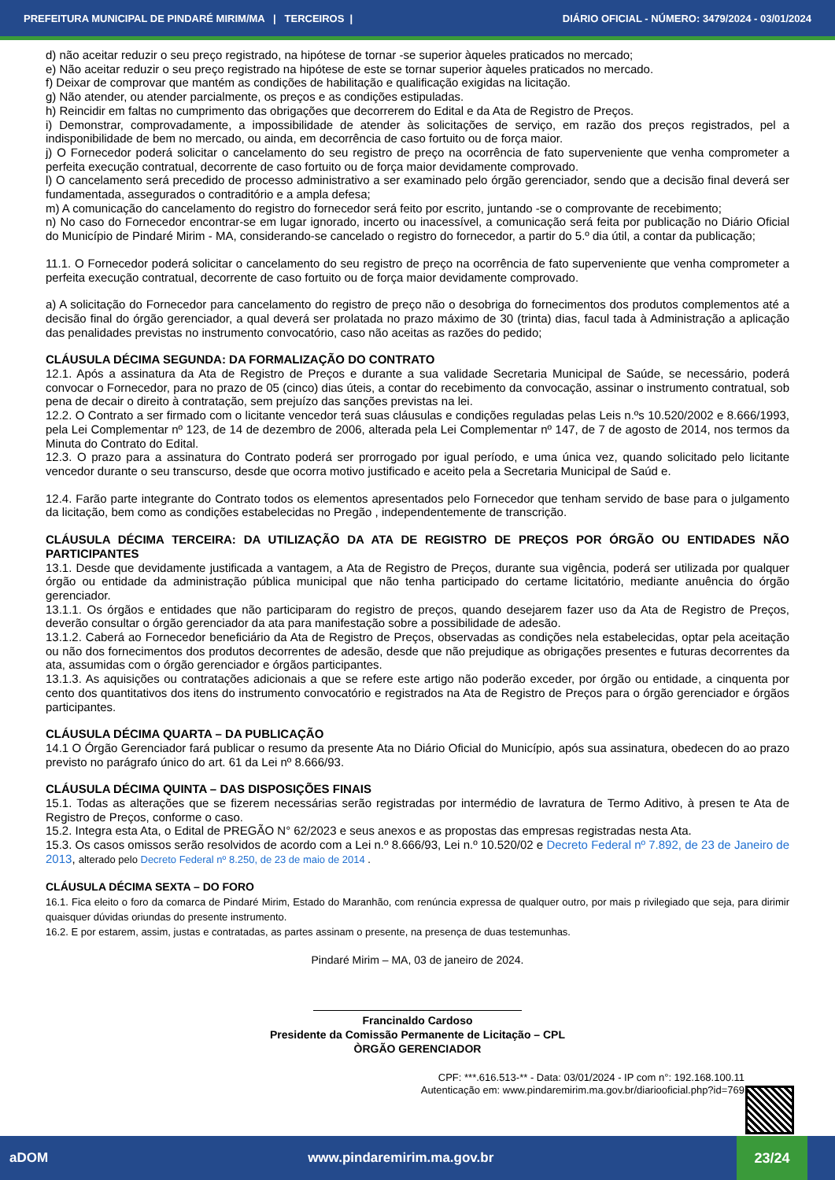PREFEITURA MUNICIPAL DE PINDARÉ MIRIM/MA | TERCEIROS | DIÁRIO OFICIAL - NÚMERO: 3479/2024 - 03/01/2024
d) não aceitar reduzir o seu preço registrado, na hipótese de tornar -se superior àqueles praticados no mercado;
e) Não aceitar reduzir o seu preço registrado na hipótese de este se tornar superior àqueles praticados no mercado.
f) Deixar de comprovar que mantém as condições de habilitação e qualificação exigidas na licitação.
g) Não atender, ou atender parcialmente, os preços e as condições estipuladas.
h) Reincidir em faltas no cumprimento das obrigações que decorrerem do Edital e da Ata de Registro de Preços.
i) Demonstrar, comprovadamente, a impossibilidade de atender às solicitações de serviço, em razão dos preços registrados, pel a indisponibilidade de bem no mercado, ou ainda, em decorrência de caso fortuito ou de força maior.
j) O Fornecedor poderá solicitar o cancelamento do seu registro de preço na ocorrência de fato superveniente que venha comprometer a perfeita execução contratual, decorrente de caso fortuito ou de força maior devidamente comprovado.
l) O cancelamento será precedido de processo administrativo a ser examinado pelo órgão gerenciador, sendo que a decisão final deverá ser fundamentada, assegurados o contraditório e a ampla defesa;
m) A comunicação do cancelamento do registro do fornecedor será feito por escrito, juntando -se o comprovante de recebimento;
n) No caso do Fornecedor encontrar-se em lugar ignorado, incerto ou inacessível, a comunicação será feita por publicação no Diário Oficial do Município de Pindaré Mirim - MA, considerando-se cancelado o registro do fornecedor, a partir do 5.º dia útil, a contar da publicação;
11.1. O Fornecedor poderá solicitar o cancelamento do seu registro de preço na ocorrência de fato superveniente que venha comprometer a perfeita execução contratual, decorrente de caso fortuito ou de força maior devidamente comprovado.
a) A solicitação do Fornecedor para cancelamento do registro de preço não o desobriga do fornecimentos dos produtos complementos até a decisão final do órgão gerenciador, a qual deverá ser prolatada no prazo máximo de 30 (trinta) dias, facul tada à Administração a aplicação das penalidades previstas no instrumento convocatório, caso não aceitas as razões do pedido;
CLÁUSULA DÉCIMA SEGUNDA: DA FORMALIZAÇÃO DO CONTRATO
12.1. Após a assinatura da Ata de Registro de Preços e durante a sua validade Secretaria Municipal de Saúde, se necessário, poderá convocar o Fornecedor, para no prazo de 05 (cinco) dias úteis, a contar do recebimento da convocação, assinar o instrumento contratual, sob pena de decair o direito à contratação, sem prejuízo das sanções previstas na lei.
12.2. O Contrato a ser firmado com o licitante vencedor terá suas cláusulas e condições reguladas pelas Leis n.ºs 10.520/2002 e 8.666/1993, pela Lei Complementar nº 123, de 14 de dezembro de 2006, alterada pela Lei Complementar nº 147, de 7 de agosto de 2014, nos termos da Minuta do Contrato do Edital.
12.3. O prazo para a assinatura do Contrato poderá ser prorrogado por igual período, e uma única vez, quando solicitado pelo licitante vencedor durante o seu transcurso, desde que ocorra motivo justificado e aceito pela a Secretaria Municipal de Saúd e.
12.4. Farão parte integrante do Contrato todos os elementos apresentados pelo Fornecedor que tenham servido de base para o julgamento da licitação, bem como as condições estabelecidas no Pregão , independentemente de transcrição.
CLÁUSULA DÉCIMA TERCEIRA: DA UTILIZAÇÃO DA ATA DE REGISTRO DE PREÇOS POR ÓRGÃO OU ENTIDADES NÃO PARTICIPANTES
13.1. Desde que devidamente justificada a vantagem, a Ata de Registro de Preços, durante sua vigência, poderá ser utilizada por qualquer órgão ou entidade da administração pública municipal que não tenha participado do certame licitatório, mediante anuência do órgão gerenciador.
13.1.1. Os órgãos e entidades que não participaram do registro de preços, quando desejarem fazer uso da Ata de Registro de Preços, deverão consultar o órgão gerenciador da ata para manifestação sobre a possibilidade de adesão.
13.1.2. Caberá ao Fornecedor beneficiário da Ata de Registro de Preços, observadas as condições nela estabelecidas, optar pela aceitação ou não dos fornecimentos dos produtos decorrentes de adesão, desde que não prejudique as obrigações presentes e futuras decorrentes da ata, assumidas com o órgão gerenciador e órgãos participantes.
13.1.3. As aquisições ou contratações adicionais a que se refere este artigo não poderão exceder, por órgão ou entidade, a cinquenta por cento dos quantitativos dos itens do instrumento convocatório e registrados na Ata de Registro de Preços para o órgão gerenciador e órgãos participantes.
CLÁUSULA DÉCIMA QUARTA – DA PUBLICAÇÃO
14.1 O Órgão Gerenciador fará publicar o resumo da presente Ata no Diário Oficial do Município, após sua assinatura, obedecen do ao prazo previsto no parágrafo único do art. 61 da Lei nº 8.666/93.
CLÁUSULA DÉCIMA QUINTA – DAS DISPOSIÇÕES FINAIS
15.1. Todas as alterações que se fizerem necessárias serão registradas por intermédio de lavratura de Termo Aditivo, à presen te Ata de Registro de Preços, conforme o caso.
15.2. Integra esta Ata, o Edital de PREGÃO N° 62/2023 e seus anexos e as propostas das empresas registradas nesta Ata.
15.3. Os casos omissos serão resolvidos de acordo com a Lei n.º 8.666/93, Lei n.º 10.520/02 e Decreto Federal nº 7.892, de 23 de Janeiro de 2013, alterado pelo Decreto Federal nº 8.250, de 23 de maio de 2014 .
CLÁUSULA DÉCIMA SEXTA – DO FORO
16.1. Fica eleito o foro da comarca de Pindaré Mirim, Estado do Maranhão, com renúncia expressa de qualquer outro, por mais p rivilegiado que seja, para dirimir quaisquer dúvidas oriundas do presente instrumento.
16.2. E por estarem, assim, justas e contratadas, as partes assinam o presente, na presença de duas testemunhas.
Pindaré Mirim – MA, 03 de janeiro de 2024.
Francinaldo Cardoso
Presidente da Comissão Permanente de Licitação – CPL
ÒRGÃO GERENCIADOR
CPF: ***.616.513-** - Data: 03/01/2024 - IP com n°: 192.168.100.11
Autenticação em: www.pindaremirim.ma.gov.br/diariooficial.php?id=769
aDOM www.pindaremirim.ma.gov.br
23/24